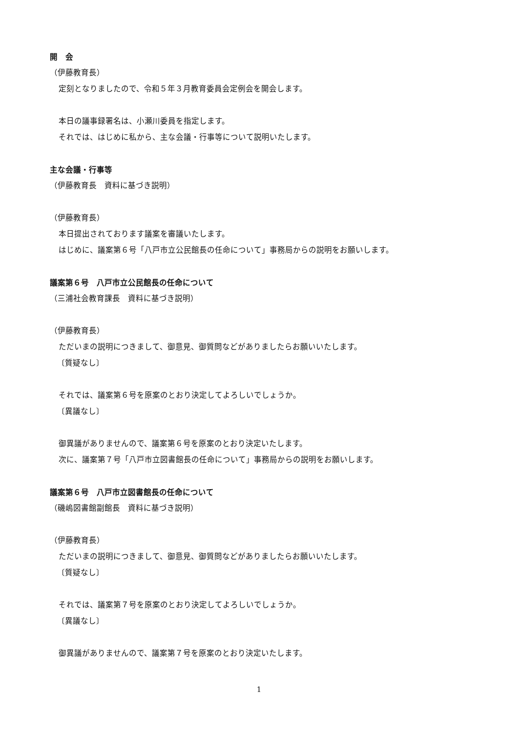開　会
（伊藤教育長）
定刻となりましたので、令和５年３月教育委員会定例会を開会します。
本日の議事録署名は、小瀬川委員を指定します。
それでは、はじめに私から、主な会議・行事等について説明いたします。
主な会議・行事等
（伊藤教育長　資料に基づき説明）
（伊藤教育長）
本日提出されております議案を審議いたします。
はじめに、議案第６号「八戸市立公民館長の任命について」事務局からの説明をお願いします。
議案第６号　八戸市立公民館長の任命について
（三浦社会教育課長　資料に基づき説明）
（伊藤教育長）
ただいまの説明につきまして、御意見、御質問などがありましたらお願いいたします。
〔質疑なし〕
それでは、議案第６号を原案のとおり決定してよろしいでしょうか。
〔異議なし〕
御異議がありませんので、議案第６号を原案のとおり決定いたします。
次に、議案第７号「八戸市立図書館長の任命について」事務局からの説明をお願いします。
議案第６号　八戸市立図書館長の任命について
（磯嶋図書館副館長　資料に基づき説明）
（伊藤教育長）
ただいまの説明につきまして、御意見、御質問などがありましたらお願いいたします。
〔質疑なし〕
それでは、議案第７号を原案のとおり決定してよろしいでしょうか。
〔異議なし〕
御異議がありませんので、議案第７号を原案のとおり決定いたします。
1